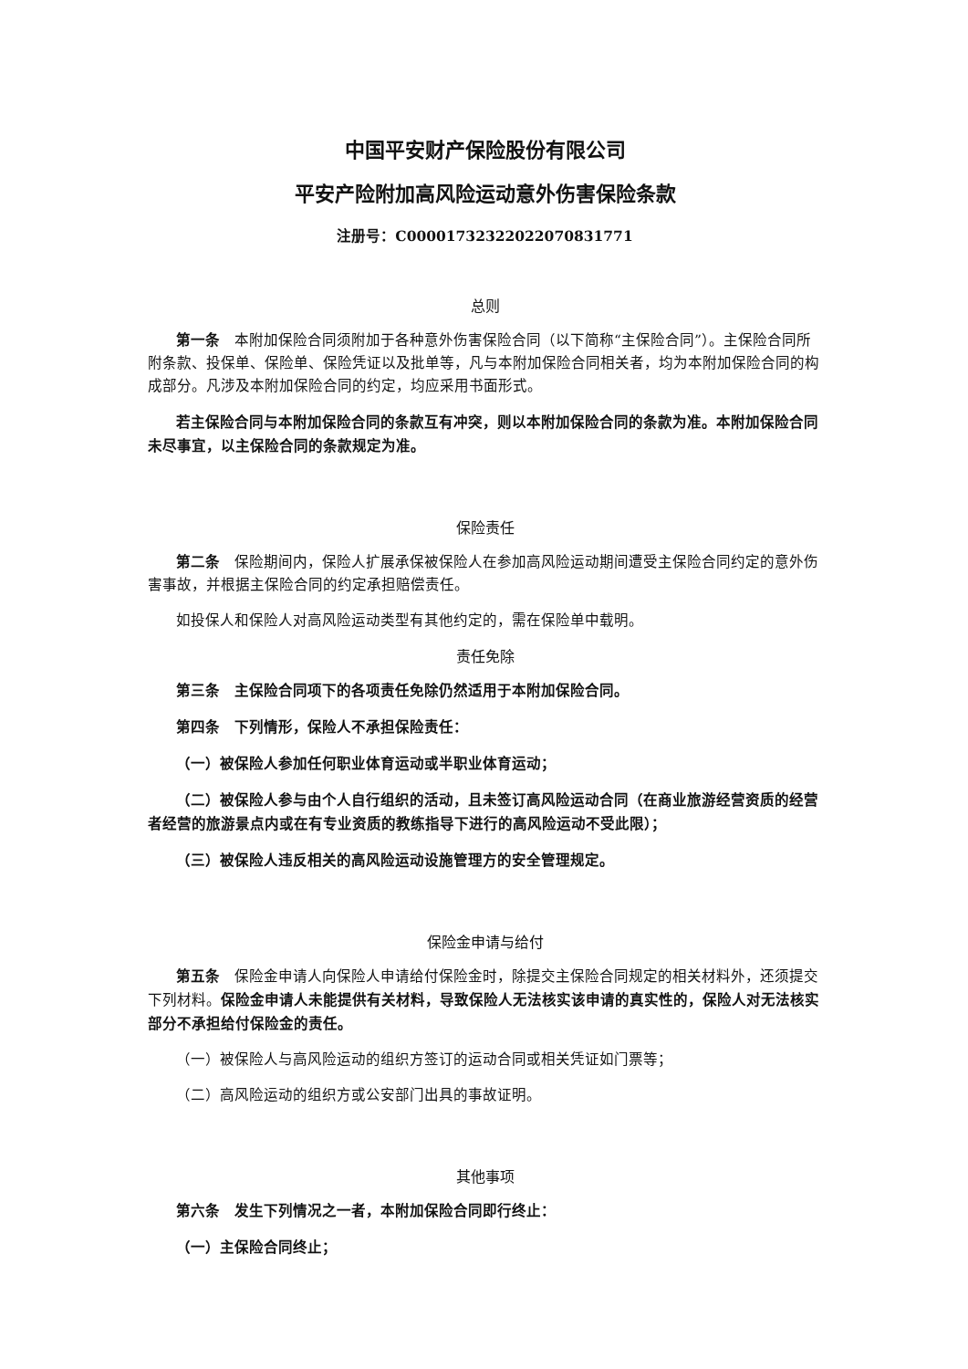中国平安财产保险股份有限公司
平安产险附加高风险运动意外伤害保险条款
注册号：C00001732322022070831771
总则
第一条　本附加保险合同须附加于各种意外伤害保险合同（以下简称“主保险合同”）。主保险合同所附条款、投保单、保险单、保险凭证以及批单等，凡与本附加保险合同相关者，均为本附加保险合同的构成部分。凡涉及本附加保险合同的约定，均应采用书面形式。
若主保险合同与本附加保险合同的条款互有冲突，则以本附加保险合同的条款为准。本附加保险合同未尽事宜，以主保险合同的条款规定为准。
保险责任
第二条　保险期间内，保险人扩展承保被保险人在参加高风险运动期间遭受主保险合同约定的意外伤害事故，并根据主保险合同的约定承担赔偿责任。
如投保人和保险人对高风险运动类型有其他约定的，需在保险单中载明。
责任免除
第三条　主保险合同项下的各项责任免除仍然适用于本附加保险合同。
第四条　下列情形，保险人不承担保险责任：
（一）被保险人参加任何职业体育运动或半职业体育运动；
（二）被保险人参与由个人自行组织的活动，且未签订高风险运动合同（在商业旅游经营资质的经营者经营的旅游景点内或在有专业资质的教练指导下进行的高风险运动不受此限）；
（三）被保险人违反相关的高风险运动设施管理方的安全管理规定。
保险金申请与给付
第五条　保险金申请人向保险人申请给付保险金时，除提交主保险合同规定的相关材料外，还须提交下列材料。保险金申请人未能提供有关材料，导致保险人无法核实该申请的真实性的，保险人对无法核实部分不承担给付保险金的责任。
（一）被保险人与高风险运动的组织方签订的运动合同或相关凭证如门票等；
（二）高风险运动的组织方或公安部门出具的事故证明。
其他事项
第六条　发生下列情况之一者，本附加保险合同即行终止：
（一）主保险合同终止；